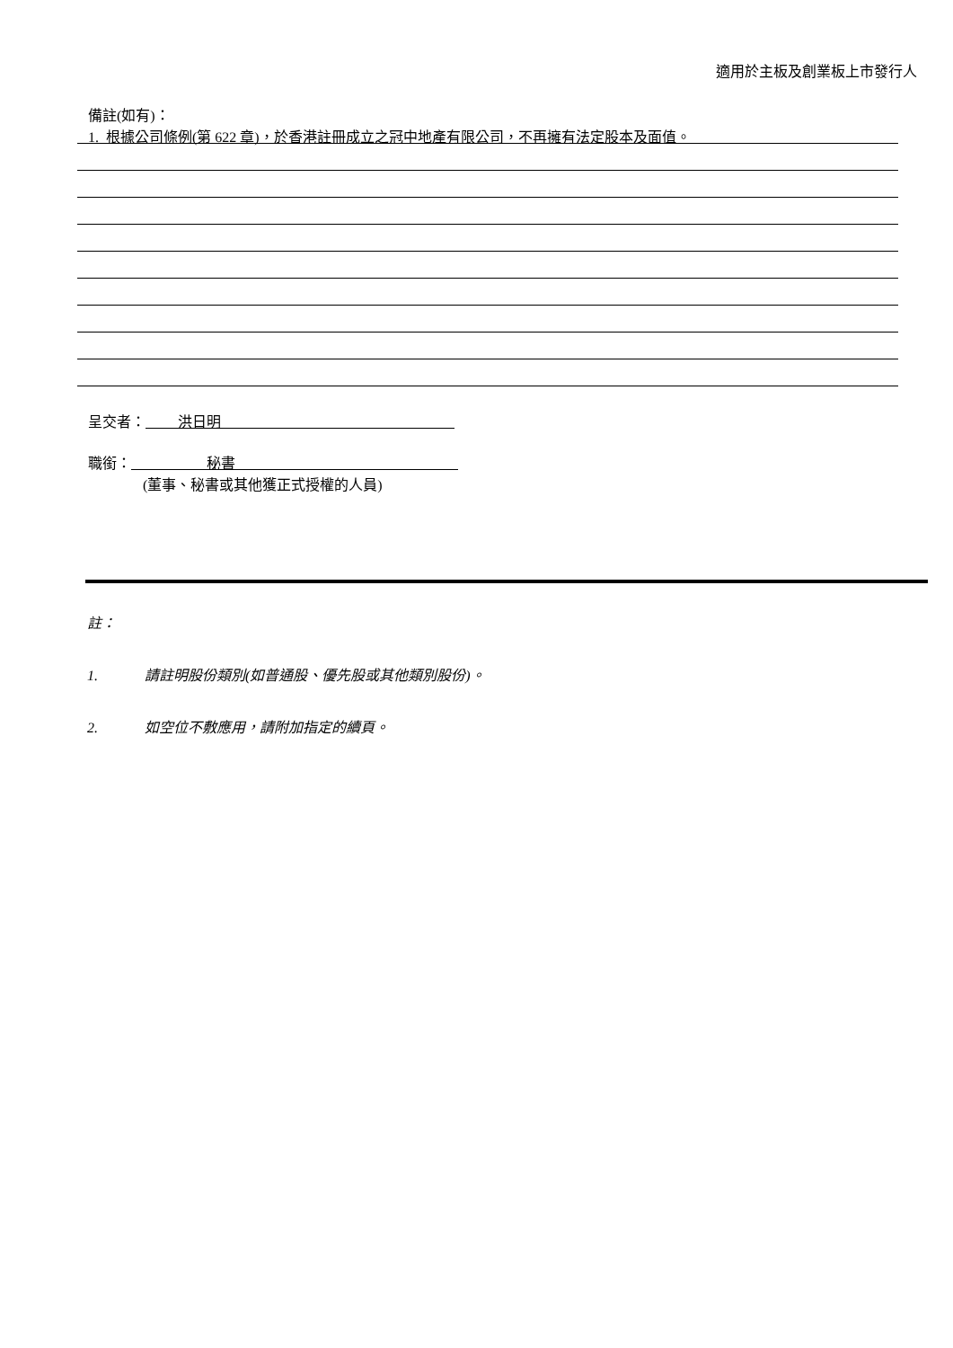適用於主板及創業板上市發行人
備註(如有)：
1. 根據公司條例(第 622 章)，於香港註冊成立之冠中地產有限公司，不再擁有法定股本及面值。
呈交者： 洪日明
職銜： 秘書
(董事、秘書或其他獲正式授權的人員)
註：
1. 請註明股份類別(如普通股、優先股或其他類別股份)。
2. 如空位不敷應用，請附加指定的續頁。